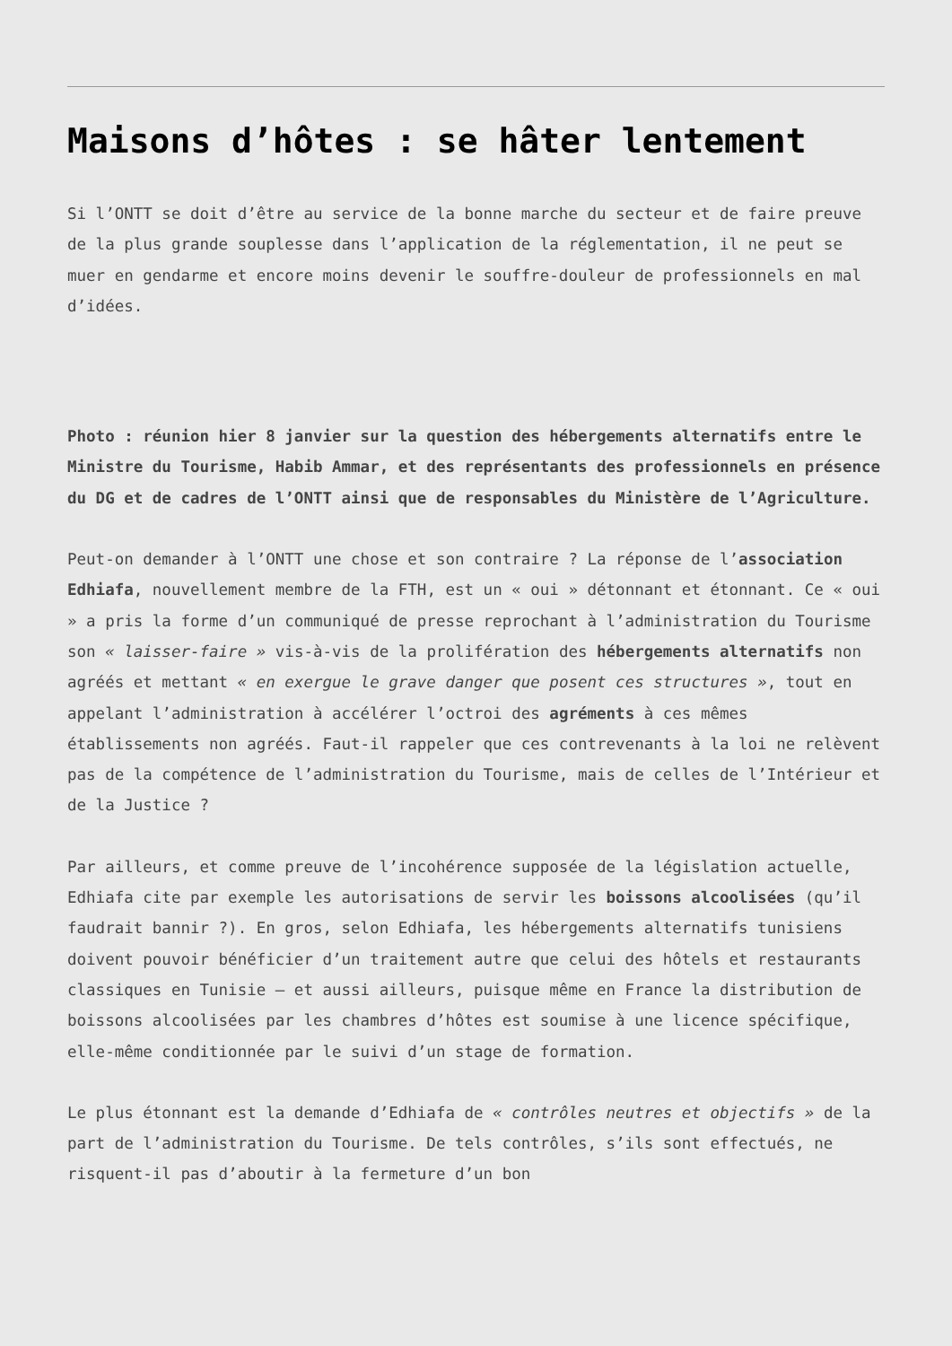Maisons d’hôtes : se hâter lentement
Si l’ONTT se doit d’être au service de la bonne marche du secteur et de faire preuve de la plus grande souplesse dans l’application de la réglementation, il ne peut se muer en gendarme et encore moins devenir le souffre-douleur de professionnels en mal d’idées.
Photo : réunion hier 8 janvier sur la question des hébergements alternatifs entre le Ministre du Tourisme, Habib Ammar, et des représentants des professionnels en présence du DG et de cadres de l’ONTT ainsi que de responsables du Ministère de l’Agriculture.
Peut-on demander à l’ONTT une chose et son contraire ? La réponse de l’association Edhiafa, nouvellement membre de la FTH, est un « oui » détonnant et étonnant. Ce « oui » a pris la forme d’un communiqué de presse reprochant à l’administration du Tourisme son « laisser-faire » vis-à-vis de la prolifération des hébergements alternatifs non agréés et mettant « en exergue le grave danger que posent ces structures », tout en appelant l’administration à accélérer l’octroi des agréments à ces mêmes établissements non agréés. Faut-il rappeler que ces contrevenants à la loi ne relèvent pas de la compétence de l’administration du Tourisme, mais de celles de l’Intérieur et de la Justice ?
Par ailleurs, et comme preuve de l’incohérence supposée de la législation actuelle, Edhiafa cite par exemple les autorisations de servir les boissons alcoolisées (qu’il faudrait bannir ?). En gros, selon Edhiafa, les hébergements alternatifs tunisiens doivent pouvoir bénéficier d’un traitement autre que celui des hôtels et restaurants classiques en Tunisie – et aussi ailleurs, puisque même en France la distribution de boissons alcoolisées par les chambres d’hôtes est soumise à une licence spécifique, elle-même conditionnée par le suivi d’un stage de formation.
Le plus étonnant est la demande d’Edhiafa de « contrôles neutres et objectifs » de la part de l’administration du Tourisme. De tels contrôles, s’ils sont effectués, ne risquent-il pas d’aboutir à la fermeture d’un bon